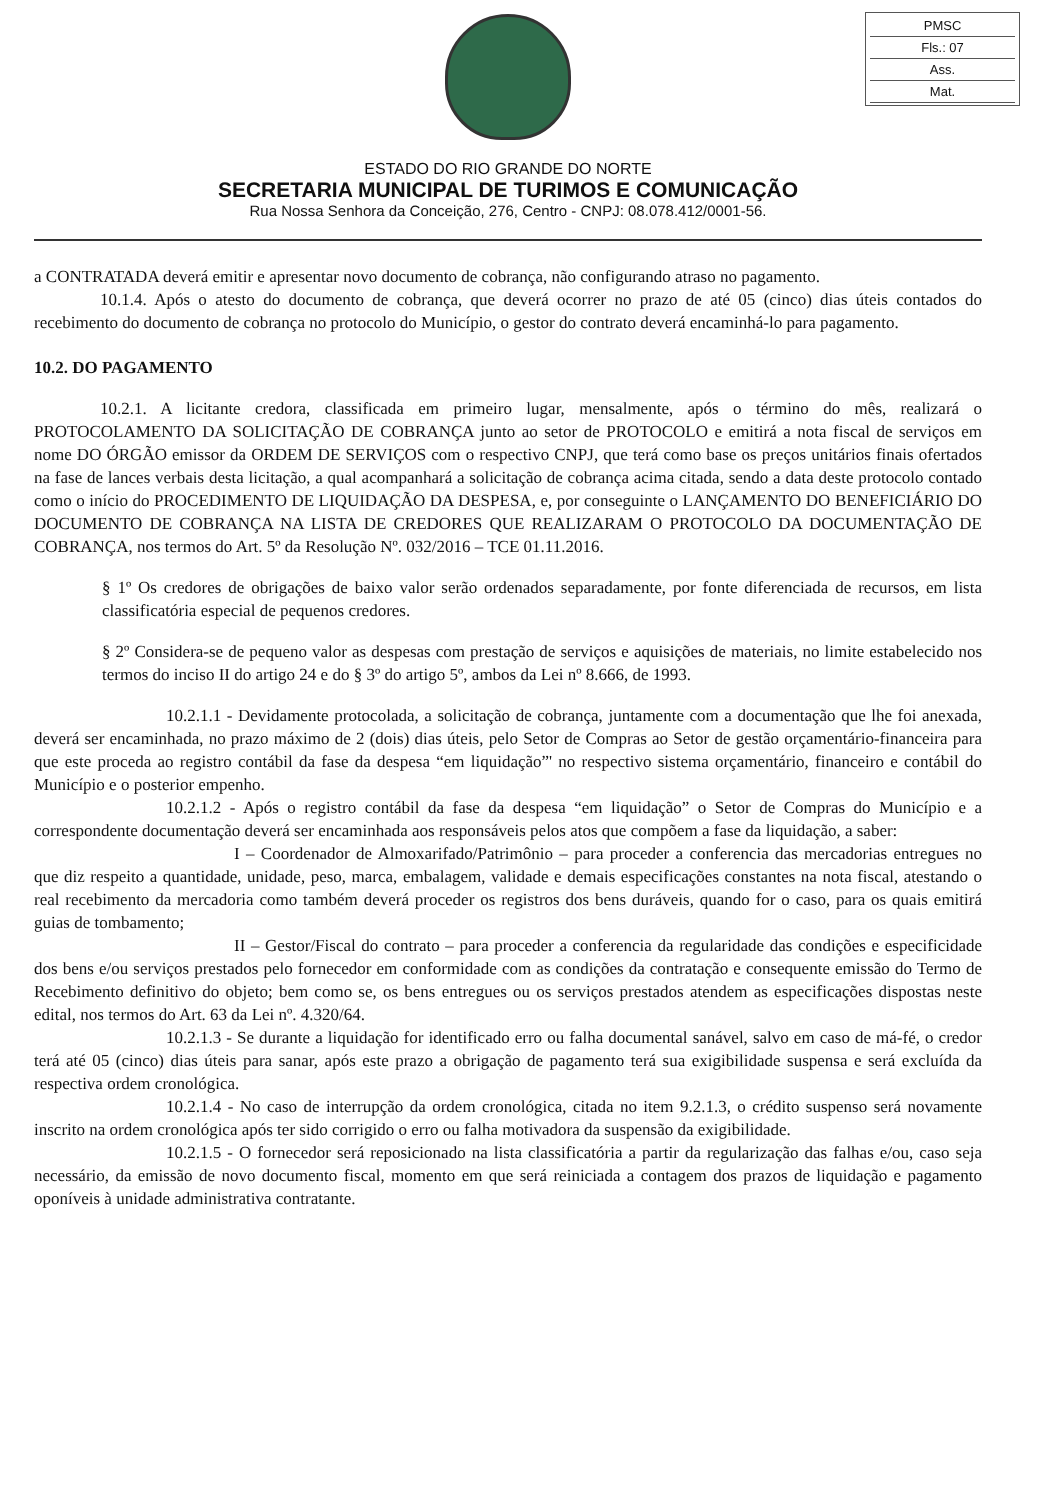PMSC
Fls.: 07
Ass.
Mat.
ESTADO DO RIO GRANDE DO NORTE
SECRETARIA MUNICIPAL DE TURIMOS E COMUNICAÇÃO
Rua Nossa Senhora da Conceição, 276, Centro - CNPJ: 08.078.412/0001-56.
a CONTRATADA deverá emitir e apresentar novo documento de cobrança, não configurando atraso no pagamento.
10.1.4. Após o atesto do documento de cobrança, que deverá ocorrer no prazo de até 05 (cinco) dias úteis contados do recebimento do documento de cobrança no protocolo do Município, o gestor do contrato deverá encaminhá-lo para pagamento.
10.2. DO PAGAMENTO
10.2.1. A licitante credora, classificada em primeiro lugar, mensalmente, após o término do mês, realizará o PROTOCOLAMENTO DA SOLICITAÇÃO DE COBRANÇA junto ao setor de PROTOCOLO e emitirá a nota fiscal de serviços em nome DO ÓRGÃO emissor da ORDEM DE SERVIÇOS com o respectivo CNPJ, que terá como base os preços unitários finais ofertados na fase de lances verbais desta licitação, a qual acompanhará a solicitação de cobrança acima citada, sendo a data deste protocolo contado como o início do PROCEDIMENTO DE LIQUIDAÇÃO DA DESPESA, e, por conseguinte o LANÇAMENTO DO BENEFICIÁRIO DO DOCUMENTO DE COBRANÇA NA LISTA DE CREDORES QUE REALIZARAM O PROTOCOLO DA DOCUMENTAÇÃO DE COBRANÇA, nos termos do Art. 5º da Resolução Nº. 032/2016 – TCE 01.11.2016.
§ 1º Os credores de obrigações de baixo valor serão ordenados separadamente, por fonte diferenciada de recursos, em lista classificatória especial de pequenos credores.
§ 2º Considera-se de pequeno valor as despesas com prestação de serviços e aquisições de materiais, no limite estabelecido nos termos do inciso II do artigo 24 e do § 3º do artigo 5º, ambos da Lei nº 8.666, de 1993.
10.2.1.1 - Devidamente protocolada, a solicitação de cobrança, juntamente com a documentação que lhe foi anexada, deverá ser encaminhada, no prazo máximo de 2 (dois) dias úteis, pelo Setor de Compras ao Setor de gestão orçamentário-financeira para que este proceda ao registro contábil da fase da despesa “em liquidação”' no respectivo sistema orçamentário, financeiro e contábil do Município e o posterior empenho.
10.2.1.2 - Após o registro contábil da fase da despesa “em liquidação” o Setor de Compras do Município e a correspondente documentação deverá ser encaminhada aos responsáveis pelos atos que compõem a fase da liquidação, a saber:
I – Coordenador de Almoxarifado/Patrimônio – para proceder a conferencia das mercadorias entregues no que diz respeito a quantidade, unidade, peso, marca, embalagem, validade e demais especificações constantes na nota fiscal, atestando o real recebimento da mercadoria como também deverá proceder os registros dos bens duráveis, quando for o caso, para os quais emitirá guias de tombamento;
II – Gestor/Fiscal do contrato – para proceder a conferencia da regularidade das condições e especificidade dos bens e/ou serviços prestados pelo fornecedor em conformidade com as condições da contratação e consequente emissão do Termo de Recebimento definitivo do objeto; bem como se, os bens entregues ou os serviços prestados atendem as especificações dispostas neste edital, nos termos do Art. 63 da Lei nº. 4.320/64.
10.2.1.3 - Se durante a liquidação for identificado erro ou falha documental sanável, salvo em caso de má-fé, o credor terá até 05 (cinco) dias úteis para sanar, após este prazo a obrigação de pagamento terá sua exigibilidade suspensa e será excluída da respectiva ordem cronológica.
10.2.1.4 - No caso de interrupção da ordem cronológica, citada no item 9.2.1.3, o crédito suspenso será novamente inscrito na ordem cronológica após ter sido corrigido o erro ou falha motivadora da suspensão da exigibilidade.
10.2.1.5 - O fornecedor será reposicionado na lista classificatória a partir da regularização das falhas e/ou, caso seja necessário, da emissão de novo documento fiscal, momento em que será reiniciada a contagem dos prazos de liquidação e pagamento oponíveis à unidade administrativa contratante.